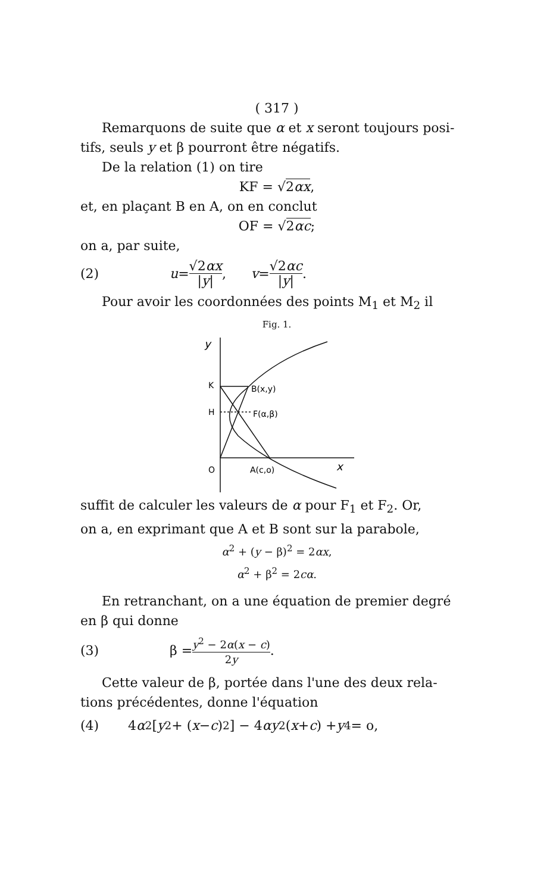( 317 )
Remarquons de suite que α et x seront toujours posi-
tifs, seuls y et β pourront être négatifs.
De la relation (1) on tire
KF = √2αx,
et, en plaçant B en A, on en conclut
OF = √2αc;
on a, par suite,
(2) u = √2αx |y|, v = √2αc |y|.
Pour avoir les coordonnées des points M<sub>1</sub> et M<sub>2</sub> il
Fig. 1.
y
K
H
O
B(x,y)
F(α,β)
A(c,o)
x
suffit de calculer les valeurs de α pour F<sub>1</sub> et F<sub>2</sub>. Or,
on a, en exprimant que A et B sont sur la parabole,
α<sup>2</sup> + (y − β)<sup>2</sup> = 2αx,
α<sup>2</sup> + β<sup>2</sup> = 2cα.
En retranchant, on a une équation de premier degré
en β qui donne
(3) β = y<sup>2</sup> − 2α(x − c) 2y.
Cette valeur de β, portée dans l'une des deux rela-
tions précédentes, donne l'équation
(4) 4 α<sup>2</sup>[y<sup>2</sup> + (x − c)<sup>2</sup>] − 4 αy<sup>2</sup>(x + c) + y<sup>4</sup> = o,